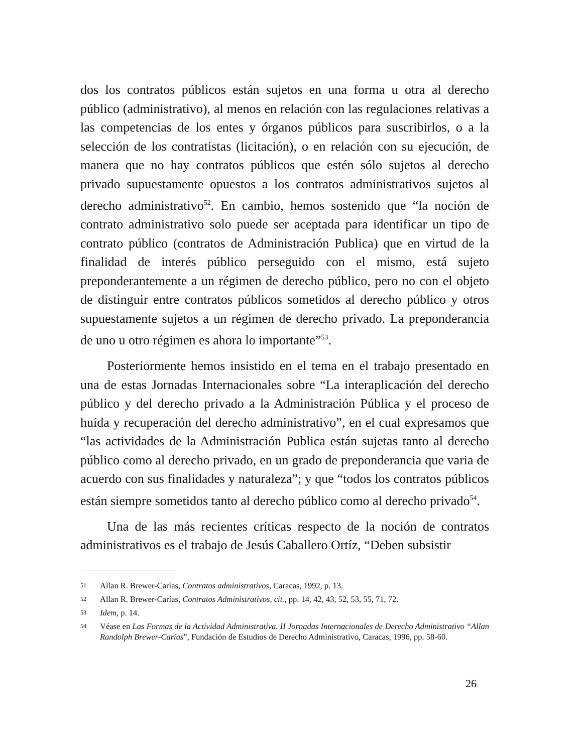dos los contratos públicos están sujetos en una forma u otra al derecho público (administrativo), al menos en relación con las regulaciones relativas a las competencias de los entes y órganos públicos para suscribirlos, o a la selección de los contratistas (licitación), o en relación con su ejecución, de manera que no hay contratos públicos que estén sólo sujetos al derecho privado supuestamente opuestos a los contratos administrativos sujetos al derecho administrativo<sup>52</sup>. En cambio, hemos sostenido que “la noción de contrato administrativo solo puede ser aceptada para identificar un tipo de contrato público (contratos de Administración Publica) que en virtud de la finalidad de interés público perseguido con el mismo, está sujeto preponderantemente a un régimen de derecho público, pero no con el objeto de distinguir entre contratos públicos sometidos al derecho público y otros supuestamente sujetos a un régimen de derecho privado. La preponderancia de uno u otro régimen es ahora lo importante”<sup>53</sup>.
Posteriormente hemos insistido en el tema en el trabajo presentado en una de estas Jornadas Internacionales sobre “La interaplicación del derecho público y del derecho privado a la Administración Pública y el proceso de huída y recuperación del derecho administrativo”, en el cual expresamos que “las actividades de la Administración Publica están sujetas tanto al derecho público como al derecho privado, en un grado de preponderancia que varia de acuerdo con sus finalidades y naturaleza”; y que “todos los contratos públicos están siempre sometidos tanto al derecho público como al derecho privado<sup>54</sup>.
Una de las más recientes críticas respecto de la noción de contratos administrativos es el trabajo de Jesús Caballero Ortíz, “Deben subsistir
51 Allan R. Brewer-Carías, Contratos administrativos, Caracas, 1992, p. 13.
52 Allan R. Brewer-Carías, Contratos Administrativos, cit., pp. 14, 42, 43, 52, 53, 55, 71, 72.
53 Idem, p. 14.
54 Véase en Las Formas de la Actividad Administrativa. II Jornadas Internacionales de Derecho Administrativo “Allan Randolph Brewer-Carías”, Fundación de Estudios de Derecho Administrativo, Caracas, 1996, pp. 58-60.
26